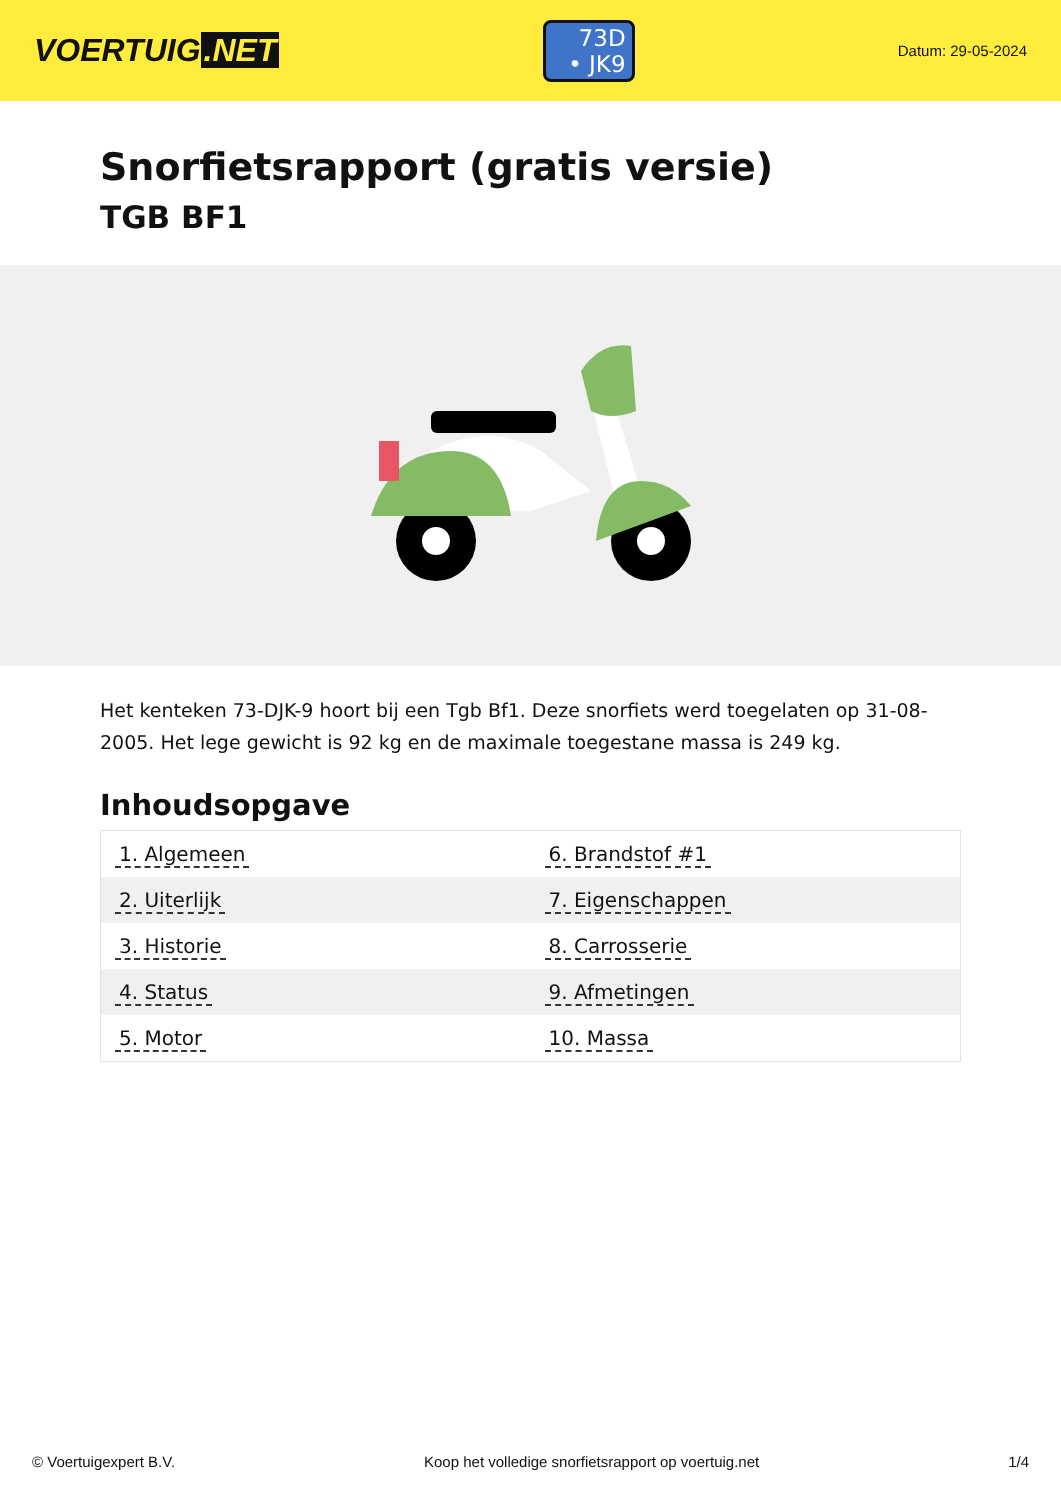VOERTUIG.NET
73D
• JK9
Datum: 29-05-2024
Snorfietsrapport (gratis versie)
TGB BF1
Het kenteken 73-DJK-9 hoort bij een Tgb Bf1. Deze snorfiets werd toegelaten op 31-08-2005. Het lege gewicht is 92 kg en de maximale toegestane massa is 249 kg.
Inhoudsopgave
| 1. Algemeen | 6. Brandstof #1 |
| 2. Uiterlijk | 7. Eigenschappen |
| 3. Historie | 8. Carrosserie |
| 4. Status | 9. Afmetingen |
| 5. Motor | 10. Massa |
© Voertuigexpert B.V. Koop het volledige snorfietsrapport op voertuig.net 1/4